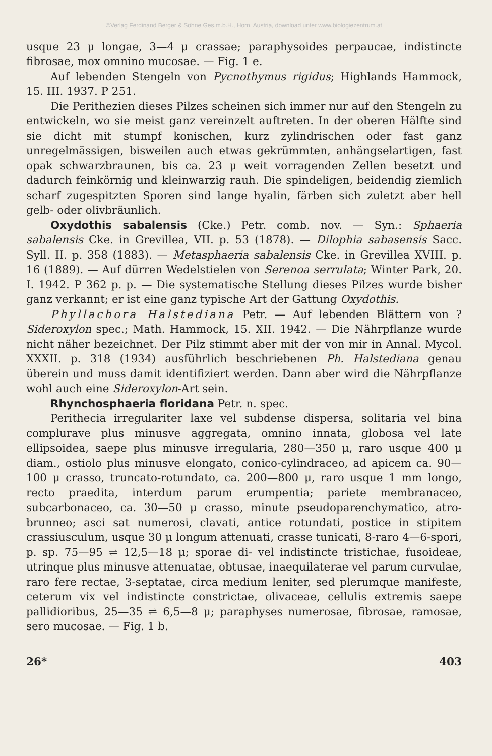©Verlag Ferdinand Berger & Söhne Ges.m.b.H., Horn, Austria, download unter www.biologiezentrum.at
usque 23 μ longae, 3—4 μ crassae; paraphysoides perpaucae, indistincte fibrosae, mox omnino mucosae. — Fig. 1 e.
Auf lebenden Stengeln von Pycnothymus rigidus; Highlands Hammock, 15. III. 1937. P 251.
Die Perithezien dieses Pilzes scheinen sich immer nur auf den Stengeln zu entwickeln, wo sie meist ganz vereinzelt auftreten. In der oberen Hälfte sind sie dicht mit stumpf konischen, kurz zylindrischen oder fast ganz unregelmässigen, bisweilen auch etwas gekrümmten, anhängselartigen, fast opak schwarzbraunen, bis ca. 23 μ weit vorragenden Zellen besetzt und dadurch feinkörnig und kleinwarzig rauh. Die spindeligen, beidendig ziemlich scharf zugespitzten Sporen sind lange hyalin, färben sich zuletzt aber hell gelb- oder olivbräunlich.
Oxydothis sabalensis (Cke.) Petr. comb. nov. — Syn.: Sphaeria sabalensis Cke. in Grevillea, VII. p. 53 (1878). — Dilophia sabasensis Sacc. Syll. II. p. 358 (1883). — Metasphaeria sabalensis Cke. in Grevillea XVIII. p. 16 (1889). — Auf dürren Wedelstielen von Serenoa serrulata; Winter Park, 20. I. 1942. P 362 p. p. — Die systematische Stellung dieses Pilzes wurde bisher ganz verkannt; er ist eine ganz typische Art der Gattung Oxydothis.
Phyllachora Halstediana Petr. — Auf lebenden Blättern von ? Sideroxylon spec.; Math. Hammock, 15. XII. 1942. — Die Nährpflanze wurde nicht näher bezeichnet. Der Pilz stimmt aber mit der von mir in Annal. Mycol. XXXII. p. 318 (1934) ausführlich beschriebenen Ph. Halstediana genau überein und muss damit identifiziert werden. Dann aber wird die Nährpflanze wohl auch eine Sideroxylon-Art sein.
Rhynchosphaeria floridana Petr. n. spec.
Perithecia irregulariter laxe vel subdense dispersa, solitaria vel bina complurave plus minusve aggregata, omnino innata, globosa vel late ellipsoidea, saepe plus minusve irregularia, 280—350 μ, raro usque 400 μ diam., ostiolo plus minusve elongato, conico-cylindraceo, ad apicem ca. 90—100 μ crasso, truncato-rotundato, ca. 200—800 μ, raro usque 1 mm longo, recto praedita, interdum parum erumpentia; pariete membranaceo, subcarbonaceo, ca. 30—50 μ crasso, minute pseudoparenchymatico, atro-brunneo; asci sat numerosi, clavati, antice rotundati, postice in stipitem crassiusculum, usque 30 μ longum attenuati, crasse tunicati, 8-raro 4—6-spori, p. sp. 75—95 ⇌ 12,5—18 μ; sporae di- vel indistincte tristichae, fusoideae, utrinque plus minusve attenuatae, obtusae, inaequilaterae vel parum curvulae, raro fere rectae, 3-septatae, circa medium leniter, sed plerumque manifeste, ceterum vix vel indistincte constrictae, olivaceae, cellulis extremis saepe pallidioribus, 25—35 ⇌ 6,5—8 μ; paraphyses numerosae, fibrosae, ramosae, sero mucosae. — Fig. 1 b.
26* 403